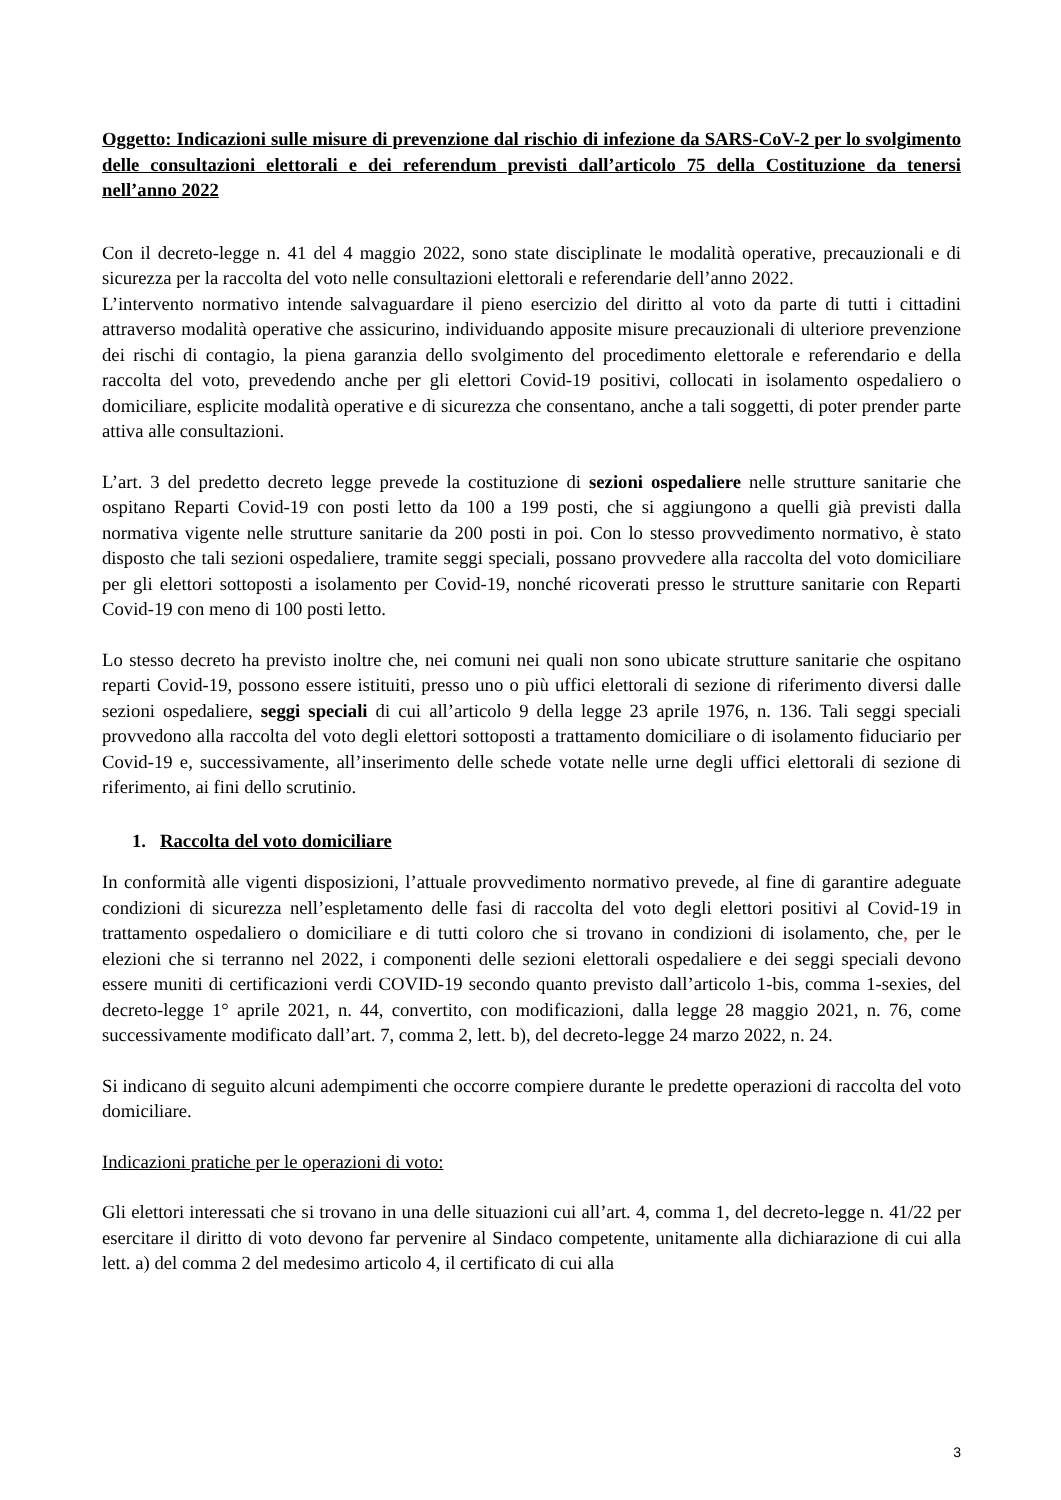Oggetto: Indicazioni sulle misure di prevenzione dal rischio di infezione da SARS-CoV-2 per lo svolgimento delle consultazioni elettorali e dei referendum previsti dall’articolo 75 della Costituzione da tenersi nell’anno 2022
Con il decreto-legge n. 41 del 4 maggio 2022, sono state disciplinate le modalità operative, precauzionali e di sicurezza per la raccolta del voto nelle consultazioni elettorali e referendarie dell’anno 2022.
L’intervento normativo intende salvaguardare il pieno esercizio del diritto al voto da parte di tutti i cittadini attraverso modalità operative che assicurino, individuando apposite misure precauzionali di ulteriore prevenzione dei rischi di contagio, la piena garanzia dello svolgimento del procedimento elettorale e referendario e della raccolta del voto, prevedendo anche per gli elettori Covid-19 positivi, collocati in isolamento ospedaliero o domiciliare, esplicite modalità operative e di sicurezza che consentano, anche a tali soggetti, di poter prender parte attiva alle consultazioni.
L’art. 3 del predetto decreto legge prevede la costituzione di sezioni ospedaliere nelle strutture sanitarie che ospitano Reparti Covid-19 con posti letto da 100 a 199 posti, che si aggiungono a quelli già previsti dalla normativa vigente nelle strutture sanitarie da 200 posti in poi. Con lo stesso provvedimento normativo, è stato disposto che tali sezioni ospedaliere, tramite seggi speciali, possano provvedere alla raccolta del voto domiciliare per gli elettori sottoposti a isolamento per Covid-19, nonché ricoverati presso le strutture sanitarie con Reparti Covid-19 con meno di 100 posti letto.
Lo stesso decreto ha previsto inoltre che, nei comuni nei quali non sono ubicate strutture sanitarie che ospitano reparti Covid-19, possono essere istituiti, presso uno o più uffici elettorali di sezione di riferimento diversi dalle sezioni ospedaliere, seggi speciali di cui all’articolo 9 della legge 23 aprile 1976, n. 136. Tali seggi speciali provvedono alla raccolta del voto degli elettori sottoposti a trattamento domiciliare o di isolamento fiduciario per Covid-19 e, successivamente, all’inserimento delle schede votate nelle urne degli uffici elettorali di sezione di riferimento, ai fini dello scrutinio.
1. Raccolta del voto domiciliare
In conformità alle vigenti disposizioni, l’attuale provvedimento normativo prevede, al fine di garantire adeguate condizioni di sicurezza nell’espletamento delle fasi di raccolta del voto degli elettori positivi al Covid-19 in trattamento ospedaliero o domiciliare e di tutti coloro che si trovano in condizioni di isolamento, che, per le elezioni che si terranno nel 2022, i componenti delle sezioni elettorali ospedaliere e dei seggi speciali devono essere muniti di certificazioni verdi COVID-19 secondo quanto previsto dall’articolo 1-bis, comma 1-sexies, del decreto-legge 1° aprile 2021, n. 44, convertito, con modificazioni, dalla legge 28 maggio 2021, n. 76, come successivamente modificato dall’art. 7, comma 2, lett. b), del decreto-legge 24 marzo 2022, n. 24.
Si indicano di seguito alcuni adempimenti che occorre compiere durante le predette operazioni di raccolta del voto domiciliare.
Indicazioni pratiche per le operazioni di voto:
Gli elettori interessati che si trovano in una delle situazioni cui all’art. 4, comma 1, del decreto-legge n. 41/22 per esercitare il diritto di voto devono far pervenire al Sindaco competente, unitamente alla dichiarazione di cui alla lett. a) del comma 2 del medesimo articolo 4, il certificato di cui alla
3